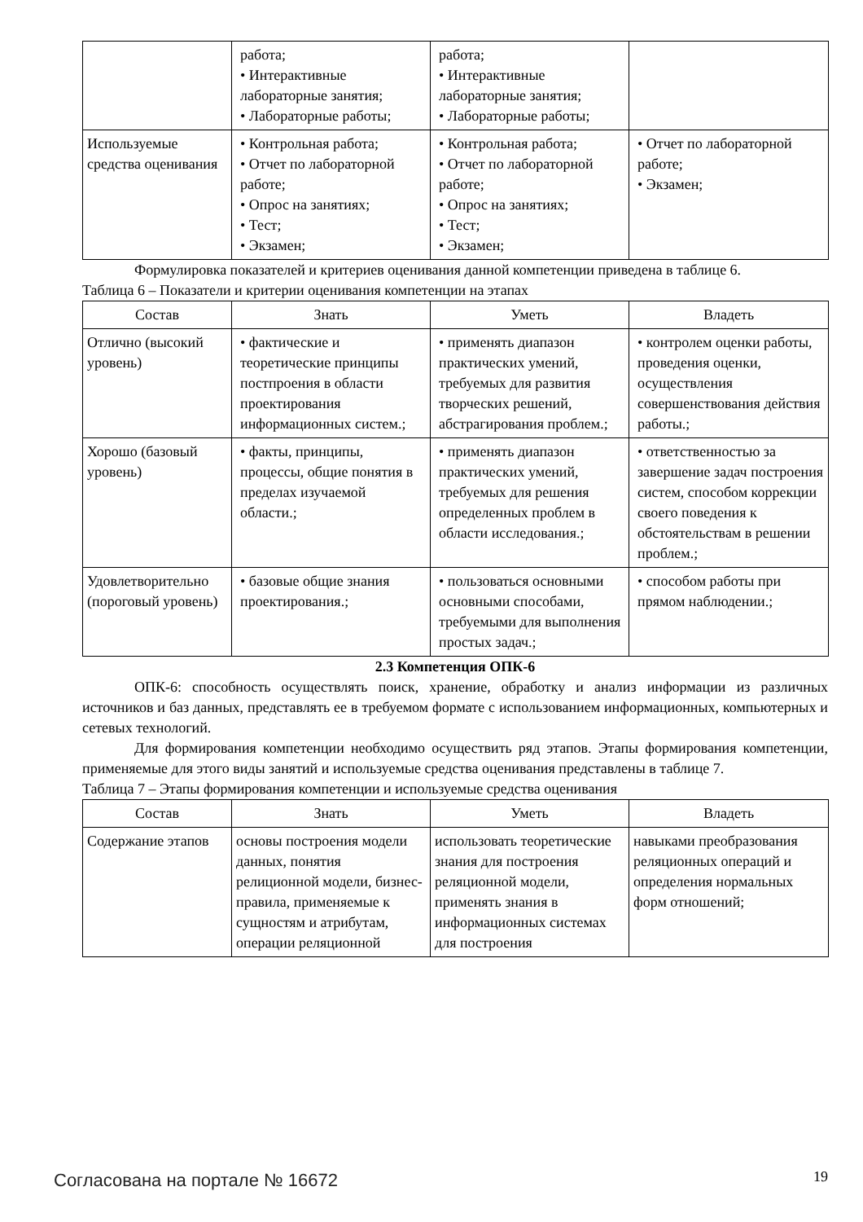| | работа; • Интерактивные лабораторные занятия; • Лабораторные работы; | работа; • Интерактивные лабораторные занятия; • Лабораторные работы; | |
| Используемые средства оценивания | • Контрольная работа; • Отчет по лабораторной работе; • Опрос на занятиях; • Тест; • Экзамен; | • Контрольная работа; • Отчет по лабораторной работе; • Опрос на занятиях; • Тест; • Экзамен; | • Отчет по лабораторной работе; • Экзамен; |
Формулировка показателей и критериев оценивания данной компетенции приведена в таблице 6.
Таблица 6 – Показатели и критерии оценивания компетенции на этапах
| Состав | Знать | Уметь | Владеть |
| --- | --- | --- | --- |
| Отлично (высокий уровень) | • фактические и теоретические принципы постпроения в области проектирования информационных систем.; | • применять диапазон практических умений, требуемых для развития творческих решений, абстрагирования проблем.; | • контролем оценки работы, проведения оценки, осуществления совершенствования действия работы.; |
| Хорошо (базовый уровень) | • факты, принципы, процессы, общие понятия в пределах изучаемой области.; | • применять диапазон практических умений, требуемых для решения определенных проблем в области исследования.; | • ответственностью за завершение задач построения систем, способом коррекции своего поведения к обстоятельствам в решении проблем.; |
| Удовлетворительно (пороговый уровень) | • базовые общие знания проектирования.; | • пользоваться основными основными способами, требуемыми для выполнения простых задач.; | • способом работы при прямом наблюдении.; |
2.3 Компетенция ОПК-6
ОПК-6: способность осуществлять поиск, хранение, обработку и анализ информации из различных источников и баз данных, представлять ее в требуемом формате с использованием информационных, компьютерных и сетевых технологий.
Для формирования компетенции необходимо осуществить ряд этапов. Этапы формирования компетенции, применяемые для этого виды занятий и используемые средства оценивания представлены в таблице 7.
Таблица 7 – Этапы формирования компетенции и используемые средства оценивания
| Состав | Знать | Уметь | Владеть |
| --- | --- | --- | --- |
| Содержание этапов | основы построения модели данных, понятия релиционной модели, бизнес-правила, применяемые к сущностям и атрибутам, операции реляционной | использовать теоретические знания для построения реляционной модели, применять знания в информационных системах для построения | навыками преобразования реляционных операций и определения нормальных форм отношений; |
Согласована на портале № 16672 19